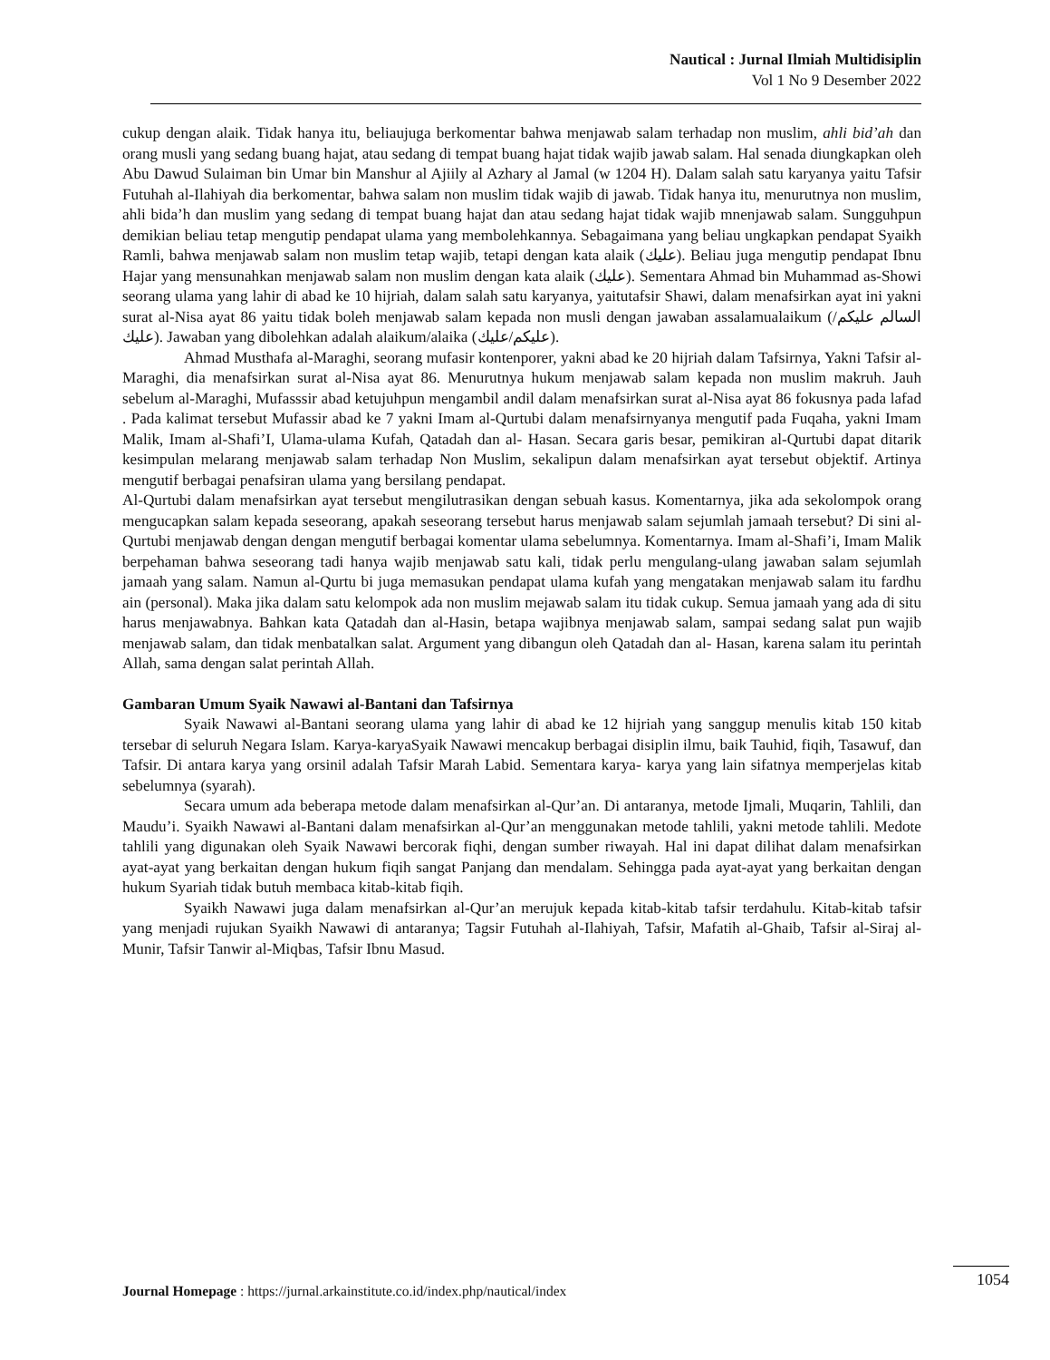Nautical : Jurnal Ilmiah Multidisiplin
Vol 1 No 9 Desember 2022
cukup dengan alaik. Tidak hanya itu, beliaujuga berkomentar bahwa menjawab salam terhadap non muslim, ahli bid’ah dan orang musli yang sedang buang hajat, atau sedang di tempat buang hajat tidak wajib jawab salam. Hal senada diungkapkan oleh Abu Dawud Sulaiman bin Umar bin Manshur al Ajiily al Azhary al Jamal (w 1204 H). Dalam salah satu karyanya yaitu Tafsir Futuhah al-Ilahiyah dia berkomentar, bahwa salam non muslim tidak wajib di jawab. Tidak hanya itu, menurutnya non muslim, ahli bida’h dan muslim yang sedang di tempat buang hajat dan atau sedang hajat tidak wajib mnenjawab salam. Sungguhpun demikian beliau tetap mengutip pendapat ulama yang membolehkannya. Sebagaimana yang beliau ungkapkan pendapat Syaikh Ramli, bahwa menjawab salam non muslim tetap wajib, tetapi dengan kata alaik (عليك). Beliau juga mengutip pendapat Ibnu Hajar yang mensunahkan menjawab salam non muslim dengan kata alaik (عليك). Sementara Ahmad bin Muhammad as-Showi seorang ulama yang lahir di abad ke 10 hijriah, dalam salah satu karyanya, yaitutafsir Shawi, dalam menafsirkan ayat ini yakni surat al-Nisa ayat 86 yaitu tidak boleh menjawab salam kepada non musli dengan jawaban assalamualaikum (السالم عليكم/عليك). Jawaban yang dibolehkan adalah alaikum/alaika (عليكم/عليك).
Ahmad Musthafa al-Maraghi, seorang mufasir kontenporer, yakni abad ke 20 hijriah dalam Tafsirnya, Yakni Tafsir al-Maraghi, dia menafsirkan surat al-Nisa ayat 86. Menurutnya hukum menjawab salam kepada non muslim makruh. Jauh sebelum al-Maraghi, Mufasssir abad ketujuhpun mengambil andil dalam menafsirkan surat al-Nisa ayat 86 fokusnya pada lafad . Pada kalimat tersebut Mufassir abad ke 7 yakni Imam al-Qurtubi dalam menafsirnyanya mengutif pada Fuqaha, yakni Imam Malik, Imam al-Shafi’I, Ulama-ulama Kufah, Qatadah dan al- Hasan. Secara garis besar, pemikiran al-Qurtubi dapat ditarik kesimpulan melarang menjawab salam terhadap Non Muslim, sekalipun dalam menafsirkan ayat tersebut objektif. Artinya mengutif berbagai penafsiran ulama yang bersilang pendapat.
Al-Qurtubi dalam menafsirkan ayat tersebut mengilutrasikan dengan sebuah kasus. Komentarnya, jika ada sekolompok orang mengucapkan salam kepada seseorang, apakah seseorang tersebut harus menjawab salam sejumlah jamaah tersebut? Di sini al-Qurtubi menjawab dengan dengan mengutif berbagai komentar ulama sebelumnya. Komentarnya. Imam al-Shafi’i, Imam Malik berpehaman bahwa seseorang tadi hanya wajib menjawab satu kali, tidak perlu mengulang-ulang jawaban salam sejumlah jamaah yang salam. Namun al-Qurtu bi juga memasukan pendapat ulama kufah yang mengatakan menjawab salam itu fardhu ain (personal). Maka jika dalam satu kelompok ada non muslim mejawab salam itu tidak cukup. Semua jamaah yang ada di situ harus menjawabnya. Bahkan kata Qatadah dan al-Hasin, betapa wajibnya menjawab salam, sampai sedang salat pun wajib menjawab salam, dan tidak menbatalkan salat. Argument yang dibangun oleh Qatadah dan al- Hasan, karena salam itu perintah Allah, sama dengan salat perintah Allah.
Gambaran Umum Syaik Nawawi al-Bantani dan Tafsirnya
Syaik Nawawi al-Bantani seorang ulama yang lahir di abad ke 12 hijriah yang sanggup menulis kitab 150 kitab tersebar di seluruh Negara Islam. Karya-karyaSyaik Nawawi mencakup berbagai disiplin ilmu, baik Tauhid, fiqih, Tasawuf, dan Tafsir. Di antara karya yang orsinil adalah Tafsir Marah Labid. Sementara karya- karya yang lain sifatnya memperjelas kitab sebelumnya (syarah).
Secara umum ada beberapa metode dalam menafsirkan al-Qur’an. Di antaranya, metode Ijmali, Muqarin, Tahlili, dan Maudu’i. Syaikh Nawawi al-Bantani dalam menafsirkan al-Qur’an menggunakan metode tahlili, yakni metode tahlili. Medote tahlili yang digunakan oleh Syaik Nawawi bercorak fiqhi, dengan sumber riwayah. Hal ini dapat dilihat dalam menafsirkan ayat-ayat yang berkaitan dengan hukum fiqih sangat Panjang dan mendalam. Sehingga pada ayat-ayat yang berkaitan dengan hukum Syariah tidak butuh membaca kitab-kitab fiqih.
Syaikh Nawawi juga dalam menafsirkan al-Qur’an merujuk kepada kitab-kitab tafsir terdahulu. Kitab-kitab tafsir yang menjadi rujukan Syaikh Nawawi di antaranya; Tagsir Futuhah al-Ilahiyah, Tafsir, Mafatih al-Ghaib, Tafsir al-Siraj al- Munir, Tafsir Tanwir al-Miqbas, Tafsir Ibnu Masud.
Journal Homepage : https://jurnal.arkainstitute.co.id/index.php/nautical/index
1054